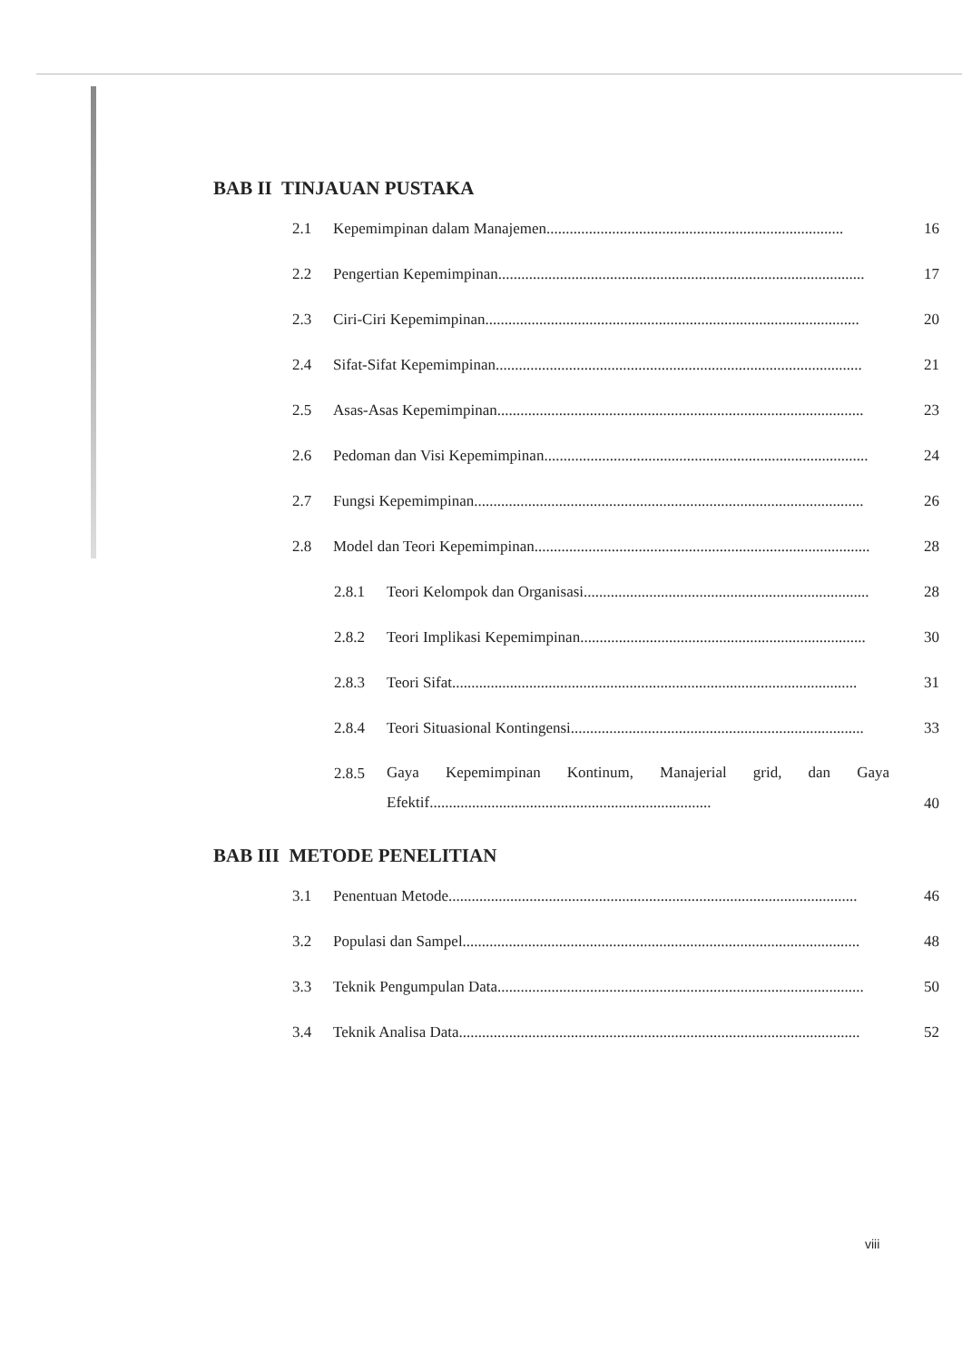BAB II TINJAUAN PUSTAKA
2.1 Kepemimpinan dalam Manajemen............................................................................. 16
2.2 Pengertian Kepemimpinan............................................................................................... 17
2.3 Ciri-Ciri Kepemimpinan................................................................................................. 20
2.4 Sifat-Sifat Kepemimpinan............................................................................................... 21
2.5 Asas-Asas Kepemimpinan............................................................................................... 23
2.6 Pedoman dan Visi Kepemimpinan.................................................................................... 24
2.7 Fungsi Kepemimpinan..................................................................................................... 26
2.8 Model dan Teori Kepemimpinan....................................................................................... 28
2.8.1 Teori Kelompok dan Organisasi.......................................................................... 28
2.8.2 Teori Implikasi Kepemimpinan.......................................................................... 30
2.8.3 Teori Sifat......................................................................................................... 31
2.8.4 Teori Situasional Kontingensi............................................................................ 33
2.8.5 Gaya Kepemimpinan Kontinum, Manajerial grid, dan Gaya Efektif......................................................................... 40
BAB III METODE PENELITIAN
3.1 Penentuan Metode.......................................................................................................... 46
3.2 Populasi dan Sampel....................................................................................................... 48
3.3 Teknik Pengumpulan Data............................................................................................... 50
3.4 Teknik Analisa Data........................................................................................................ 52
viii